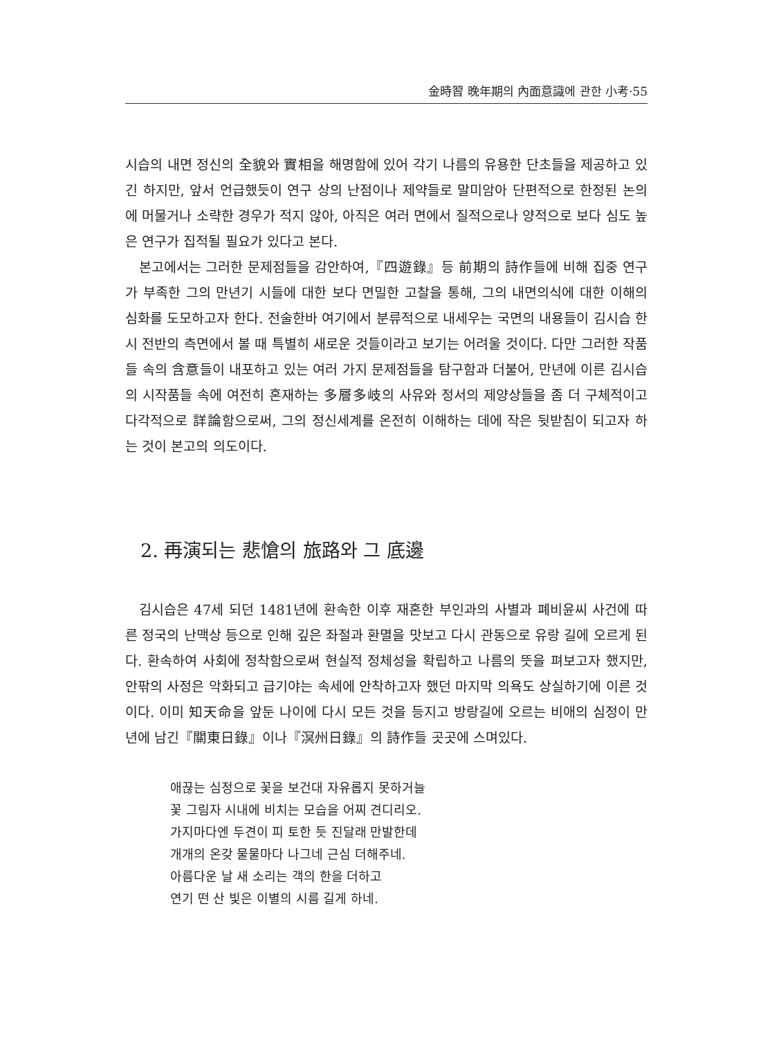金時習 晩年期의 內面意識에 관한 小考·55
시습의 내면 정신의 全貌와 實相을 해명함에 있어 각기 나름의 유용한 단초들을 제공하고 있긴 하지만, 앞서 언급했듯이 연구 상의 난점이나 제약들로 말미암아 단편적으로 한정된 논의에 머물거나 소략한 경우가 적지 않아, 아직은 여러 면에서 질적으로나 양적으로 보다 심도 높은 연구가 집적될 필요가 있다고 본다.
본고에서는 그러한 문제점들을 감안하여,『四遊錄』등 前期의 詩作들에 비해 집중 연구가 부족한 그의 만년기 시들에 대한 보다 면밀한 고찰을 통해, 그의 내면의식에 대한 이해의 심화를 도모하고자 한다. 전술한바 여기에서 분류적으로 내세우는 국면의 내용들이 김시습 한시 전반의 측면에서 볼 때 특별히 새로운 것들이라고 보기는 어려울 것이다. 다만 그러한 작품들 속의 含意들이 내포하고 있는 여러 가지 문제점들을 탐구함과 더불어, 만년에 이른 김시습의 시작품들 속에 여전히 혼재하는 多層多岐의 사유와 정서의 제양상들을 좀 더 구체적이고 다각적으로 詳論함으로써, 그의 정신세계를 온전히 이해하는 데에 작은 뒷받침이 되고자 하는 것이 본고의 의도이다.
2. 再演되는 悲愴의 旅路와 그 底邊
김시습은 47세 되던 1481년에 환속한 이후 재혼한 부인과의 사별과 폐비윤씨 사건에 따른 정국의 난맥상 등으로 인해 깊은 좌절과 환멸을 맛보고 다시 관동으로 유랑 길에 오르게 된다. 환속하여 사회에 정착함으로써 현실적 정체성을 확립하고 나름의 뜻을 펴보고자 했지만, 안팎의 사정은 악화되고 급기야는 속세에 안착하고자 했던 마지막 의욕도 상실하기에 이른 것이다. 이미 知天命을 앞둔 나이에 다시 모든 것을 등지고 방랑길에 오르는 비애의 심정이 만년에 남긴『關東日錄』이나『溟州日錄』의 詩作들 곳곳에 스며있다.
애끊는 심정으로 꽃을 보건대 자유롭지 못하거늘
꽃 그림자 시내에 비치는 모습을 어찌 견디리오.
가지마다엔 두견이 피 토한 듯 진달래 만발한데
개개의 온갖 물물마다 나그네 근심 더해주네.
아름다운 날 새 소리는 객의 한을 더하고
연기 떤 산 빛은 이별의 시름 길게 하네.